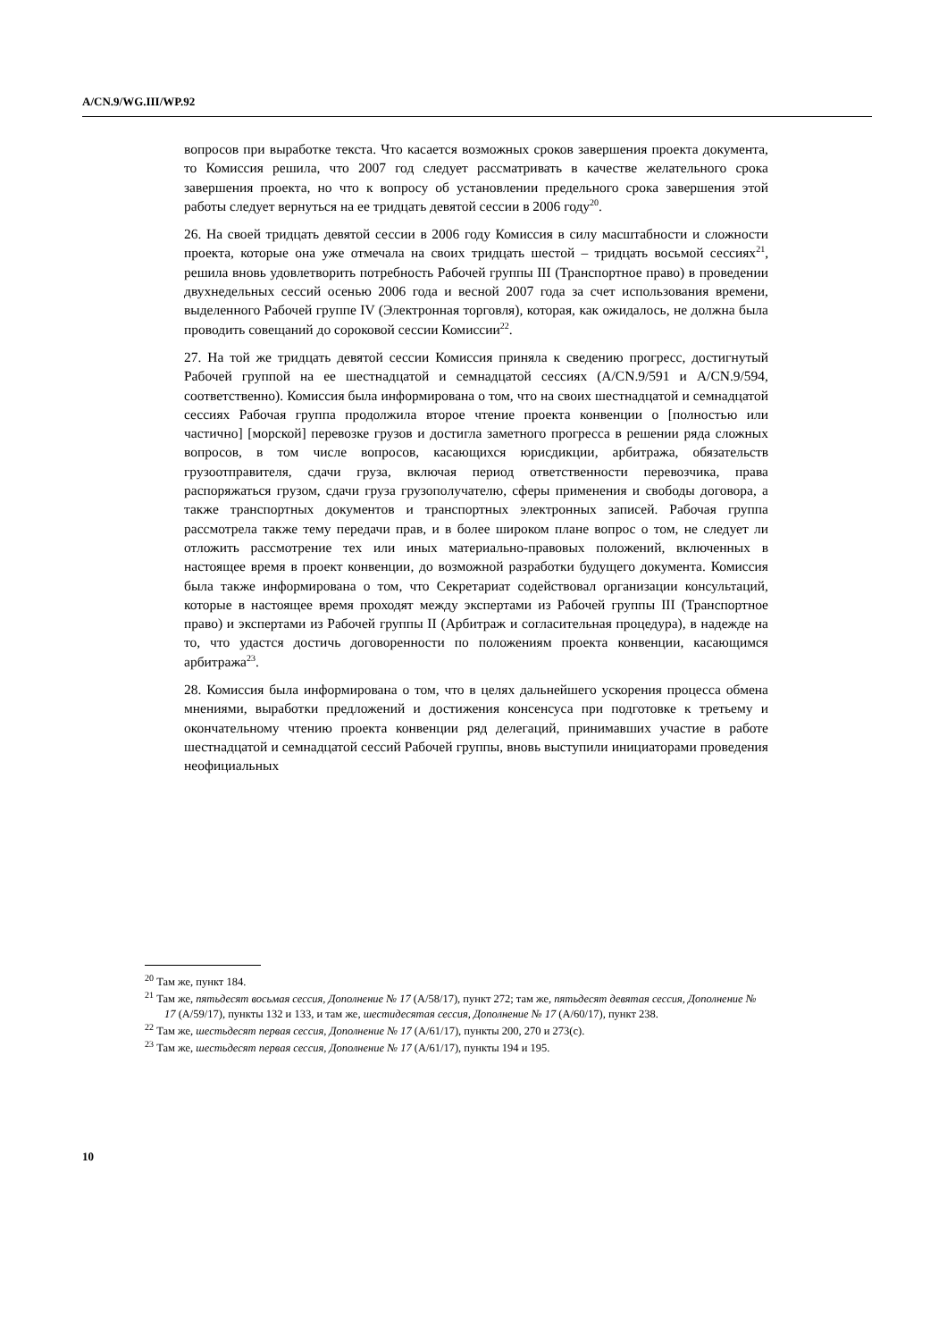A/CN.9/WG.III/WP.92
вопросов при выработке текста. Что касается возможных сроков завершения проекта документа, то Комиссия решила, что 2007 год следует рассматривать в качестве желательного срока завершения проекта, но что к вопросу об установлении предельного срока завершения этой работы следует вернуться на ее тридцать девятой сессии в 2006 году<sup>20</sup>.
26. На своей тридцать девятой сессии в 2006 году Комиссия в силу масштабности и сложности проекта, которые она уже отмечала на своих тридцать шестой – тридцать восьмой сессиях<sup>21</sup>, решила вновь удовлетворить потребность Рабочей группы III (Транспортное право) в проведении двухнедельных сессий осенью 2006 года и весной 2007 года за счет использования времени, выделенного Рабочей группе IV (Электронная торговля), которая, как ожидалось, не должна была проводить совещаний до сороковой сессии Комиссии<sup>22</sup>.
27. На той же тридцать девятой сессии Комиссия приняла к сведению прогресс, достигнутый Рабочей группой на ее шестнадцатой и семнадцатой сессиях (A/CN.9/591 и A/CN.9/594, соответственно). Комиссия была информирована о том, что на своих шестнадцатой и семнадцатой сессиях Рабочая группа продолжила второе чтение проекта конвенции о [полностью или частично] [морской] перевозке грузов и достигла заметного прогресса в решении ряда сложных вопросов, в том числе вопросов, касающихся юрисдикции, арбитража, обязательств грузоотправителя, сдачи груза, включая период ответственности перевозчика, права распоряжаться грузом, сдачи груза грузополучателю, сферы применения и свободы договора, а также транспортных документов и транспортных электронных записей. Рабочая группа рассмотрела также тему передачи прав, и в более широком плане вопрос о том, не следует ли отложить рассмотрение тех или иных материально-правовых положений, включенных в настоящее время в проект конвенции, до возможной разработки будущего документа. Комиссия была также информирована о том, что Секретариат содействовал организации консультаций, которые в настоящее время проходят между экспертами из Рабочей группы III (Транспортное право) и экспертами из Рабочей группы II (Арбитраж и согласительная процедура), в надежде на то, что удастся достичь договоренности по положениям проекта конвенции, касающимся арбитража<sup>23</sup>.
28. Комиссия была информирована о том, что в целях дальнейшего ускорения процесса обмена мнениями, выработки предложений и достижения консенсуса при подготовке к третьему и окончательному чтению проекта конвенции ряд делегаций, принимавших участие в работе шестнадцатой и семнадцатой сессий Рабочей группы, вновь выступили инициаторами проведения неофициальных
<sup>20</sup> Там же, пункт 184.
<sup>21</sup> Там же, пятьдесят восьмая сессия, Дополнение № 17 (A/58/17), пункт 272; там же, пятьдесят девятая сессия, Дополнение № 17 (A/59/17), пункты 132 и 133, и там же, шестидесятая сессия, Дополнение № 17 (A/60/17), пункт 238.
<sup>22</sup> Там же, шестьдесят первая сессия, Дополнение № 17 (A/61/17), пункты 200, 270 и 273(c).
<sup>23</sup> Там же, шестьдесят первая сессия, Дополнение № 17 (A/61/17), пункты 194 и 195.
10